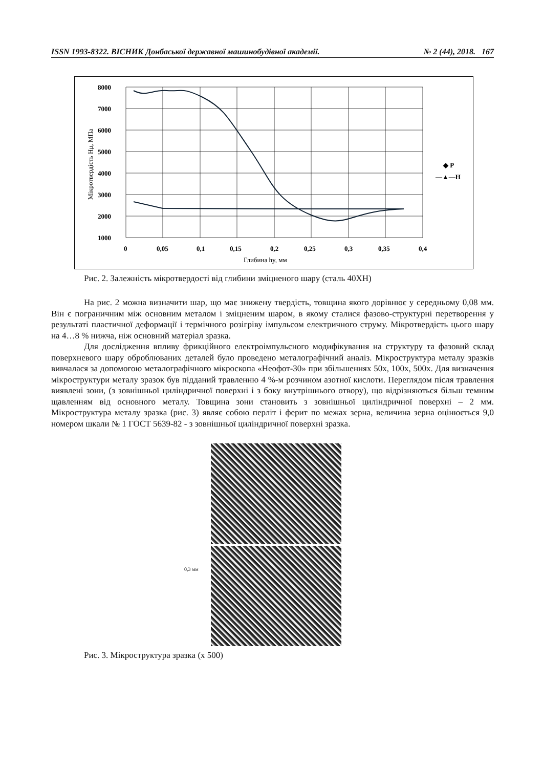ISSN 1993-8322. ВІСНИК Донбаської державної машинобудівної академії. № 2 (44), 2018. 167
8000
7000
6000
5000
4000
3000
2000
1000
0
0,05
0,1
0,15
0,2
0,25
0,3
0,35
0,4
◆ P
—▲—H
Глибина hy, мм
Мікротвердість Hμ, МПа
Рис. 2. Залежність мікротвердості від глибини зміцненого шару (сталь 40ХН)
На рис. 2 можна визначити шар, що має знижену твердість, товщина якого дорівнює у середньому 0,08 мм. Він є пограничним між основним металом і зміцненим шаром, в якому сталися фазово-структурні перетворення у результаті пластичної деформації і термічного розігріву імпульсом електричного струму. Мікротвердість цього шару на 4…8 % нижча, ніж основний матеріал зразка.
Для дослідження впливу фрикційного електроімпульсного модифікування на структуру та фазовий склад поверхневого шару оброблюваних деталей було проведено металографічний аналіз. Мікроструктура металу зразків вивчалася за допомогою металографічного мікроскопа «Неофот-30» при збільшеннях 50х, 100х, 500х. Для визначення мікроструктури металу зразок був підданий травленню 4 %-м розчином азотної кислоти. Переглядом після травлення виявлені зони, (з зовнішньої циліндричної поверхні і з боку внутрішнього отвору), що відрізняються більш темним щавленням від основного металу. Товщина зони становить з зовнішньої циліндричної поверхні – 2 мм. Мікроструктура металу зразка (рис. 3) являє собою перліт і ферит по межах зерна, величина зерна оцінюється 9,0 номером шкали № 1 ГОСТ 5639-82 - з зовнішньої циліндричної поверхні зразка.
0,3 мм
Рис. 3. Мікроструктура зразка (х 500)